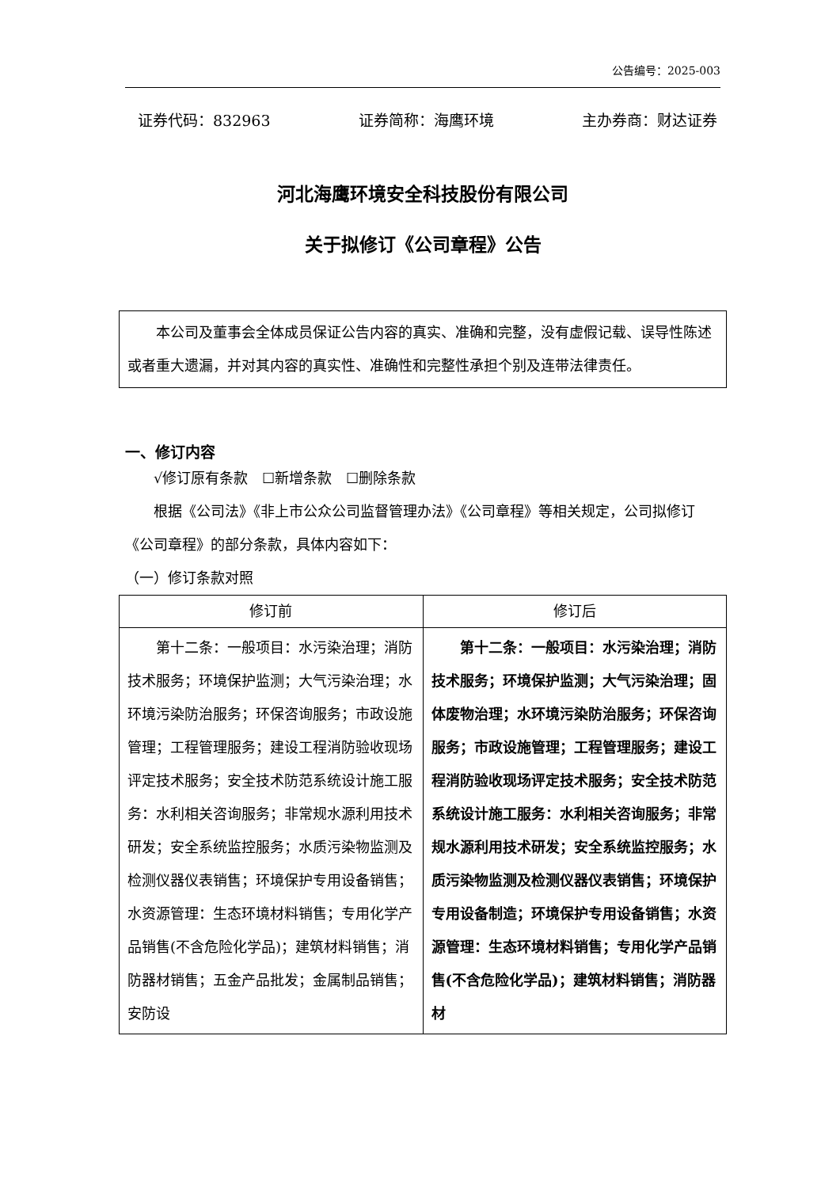公告编号：2025-003
证券代码：832963 证券简称：海鹰环境 主办券商：财达证券
河北海鹰环境安全科技股份有限公司
关于拟修订《公司章程》公告
本公司及董事会全体成员保证公告内容的真实、准确和完整，没有虚假记载、误导性陈述或者重大遗漏，并对其内容的真实性、准确性和完整性承担个别及连带法律责任。
一、修订内容
√修订原有条款　☐新增条款　☐删除条款
根据《公司法》《非上市公众公司监督管理办法》《公司章程》等相关规定，公司拟修订《公司章程》的部分条款，具体内容如下：
（一）修订条款对照
| 修订前 | 修订后 |
| --- | --- |
| 第十二条：一般项目：水污染治理；消防技术服务；环境保护监测；大气污染治理；水环境污染防治服务；环保咨询服务；市政设施管理；工程管理服务；建设工程消防验收现场评定技术服务；安全技术防范系统设计施工服务：水利相关咨询服务；非常规水源利用技术研发；安全系统监控服务；水质污染物监测及检测仪器仪表销售；环境保护专用设备销售；水资源管理：生态环境材料销售；专用化学产品销售(不含危险化学品)；建筑材料销售；消防器材销售；五金产品批发；金属制品销售；安防设 | 第十二条：一般项目：水污染治理；消防技术服务；环境保护监测；大气污染治理；固体废物治理；水环境污染防治服务；环保咨询服务；市政设施管理；工程管理服务；建设工程消防验收现场评定技术服务；安全技术防范系统设计施工服务：水利相关咨询服务；非常规水源利用技术研发；安全系统监控服务；水质污染物监测及检测仪器仪表销售；环境保护专用设备制造；环境保护专用设备销售；水资源管理：生态环境材料销售；专用化学产品销售(不含危险化学品)；建筑材料销售；消防器材 |